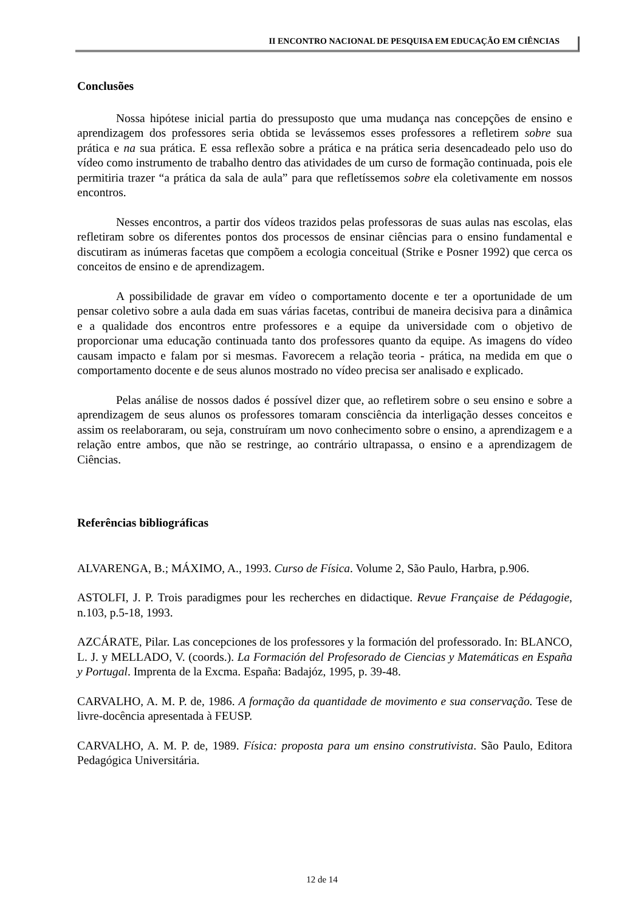II ENCONTRO NACIONAL DE PESQUISA EM EDUCAÇÃO EM CIÊNCIAS
Conclusões
Nossa hipótese inicial partia do pressuposto que uma mudança nas concepções de ensino e aprendizagem dos professores seria obtida se levássemos esses professores a refletirem sobre sua prática e na sua prática. E essa reflexão sobre a prática e na prática seria desencadeado pelo uso do vídeo como instrumento de trabalho dentro das atividades de um curso de formação continuada, pois ele permitiria trazer “a prática da sala de aula” para que refletíssemos sobre ela coletivamente em nossos encontros.
Nesses encontros, a partir dos vídeos trazidos pelas professoras de suas aulas nas escolas, elas refletiram sobre os diferentes pontos dos processos de ensinar ciências para o ensino fundamental e discutiram as inúmeras facetas que compõem a ecologia conceitual (Strike e Posner 1992) que cerca os conceitos de ensino e de aprendizagem.
A possibilidade de gravar em vídeo o comportamento docente e ter a oportunidade de um pensar coletivo sobre a aula dada em suas várias facetas, contribui de maneira decisiva para a dinâmica e a qualidade dos encontros entre professores e a equipe da universidade com o objetivo de proporcionar uma educação continuada tanto dos professores quanto da equipe. As imagens do vídeo causam impacto e falam por si mesmas. Favorecem a relação teoria - prática, na medida em que o comportamento docente e de seus alunos mostrado no vídeo precisa ser analisado e explicado.
Pelas análise de nossos dados é possível dizer que, ao refletirem sobre o seu ensino e sobre a aprendizagem de seus alunos os professores tomaram consciência da interligação desses conceitos e assim os reelaboraram, ou seja, construíram um novo conhecimento sobre o ensino, a aprendizagem e a relação entre ambos, que não se restringe, ao contrário ultrapassa, o ensino e a aprendizagem de Ciências.
Referências bibliográficas
ALVARENGA, B.; MÁXIMO, A., 1993. Curso de Física. Volume 2, São Paulo, Harbra, p.906.
ASTOLFI, J. P. Trois paradigmes pour les recherches en didactique. Revue Française de Pédagogie, n.103, p.5-18, 1993.
AZCÁRATE, Pilar. Las concepciones de los professores y la formación del professorado. In: BLANCO, L. J. y MELLADO, V. (coords.). La Formación del Profesorado de Ciencias y Matemáticas en España y Portugal. Imprenta de la Excma. España: Badajóz, 1995, p. 39-48.
CARVALHO, A. M. P. de, 1986. A formação da quantidade de movimento e sua conservação. Tese de livre-docência apresentada à FEUSP.
CARVALHO, A. M. P. de, 1989. Física: proposta para um ensino construtivista. São Paulo, Editora Pedagógica Universitária.
12 de 14